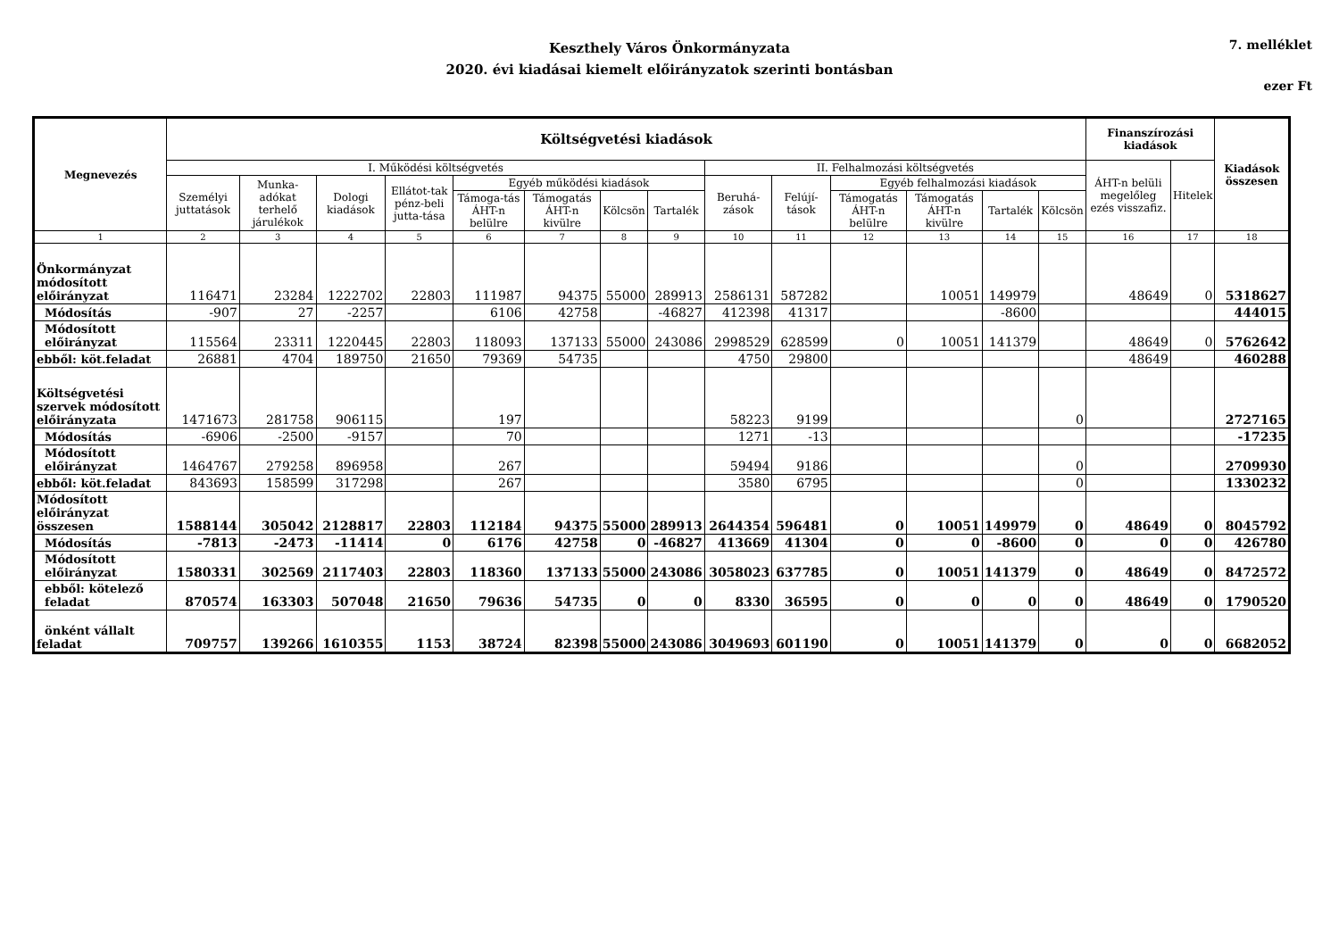Keszthely Város Önkormányzata
2020. évi kiadásai kiemelt előirányzatok szerinti bontásban
7. melléklet
ezer Ft
| Megnevezés | Költségvetési kiadások | | | | | | | | | | | | | | Finanszírozási kiadások | | Kiadások összesen |
| --- | --- | --- | --- | --- | --- | --- | --- | --- | --- | --- | --- | --- | --- | --- | --- | --- | --- |
| | I. Működési költségvetés | | | | | | | | II. Felhalmozási költségvetés | | | | | | ÁHT-n belüli megelőleg ezés visszafiz. | Hitelek | |
| | Személyi juttatások | Munka-adókat terhelő járulékok | Dologi kiadások | Ellátot-tak pénz-beli jutta-tása | Egyéb működési kiadások | | | | Beruhá-zások | Felújí-tások | Egyéb felhalmozási kiadások | | | | | | |
| | | | | | Támoga-tás ÁHT-n belülre | Támogatás ÁHT-n kivülre | Kölcsön | Tartalék | | | Támogatás ÁHT-n belülre | Támogatás ÁHT-n kivülre | Tartalék | Kölcsön | | | |
| 1 | 2 | 3 | 4 | 5 | 6 | 7 | 8 | 9 | 10 | 11 | 12 | 13 | 14 | 15 | 16 | 17 | 18 |
| Önkormányzat módosított előirányzat | 116471 | 23284 | 1222702 | 22803 | 111987 | 94375 | 55000 | 289913 | 2586131 | 587282 | | 10051 | 149979 | | 48649 | 0 | 5318627 |
| Módosítás | -907 | 27 | -2257 | | 6106 | 42758 | | -46827 | 412398 | 41317 | | | -8600 | | | | 444015 |
| Módosított előirányzat | 115564 | 23311 | 1220445 | 22803 | 118093 | 137133 | 55000 | 243086 | 2998529 | 628599 | 0 | 10051 | 141379 | | 48649 | 0 | 5762642 |
| ebből: köt.feladat | 26881 | 4704 | 189750 | 21650 | 79369 | 54735 | | | 4750 | 29800 | | | | | 48649 | | 460288 |
| Költségvetési szervek módosított előirányzata | 1471673 | 281758 | 906115 | | 197 | | | | 58223 | 9199 | | | | 0 | | | 2727165 |
| Módosítás | -6906 | -2500 | -9157 | | 70 | | | | 1271 | -13 | | | | | | | -17235 |
| Módosított előirányzat | 1464767 | 279258 | 896958 | | 267 | | | | 59494 | 9186 | | | | 0 | | | 2709930 |
| ebből: köt.feladat | 843693 | 158599 | 317298 | | 267 | | | | 3580 | 6795 | | | | 0 | | | 1330232 |
| Módosított előirányzat összesen | 1588144 | 305042 | 2128817 | 22803 | 112184 | 94375 | 55000 | 289913 | 2644354 | 596481 | 0 | 10051 | 149979 | 0 | 48649 | 0 | 8045792 |
| Módosítás | -7813 | -2473 | -11414 | 0 | 6176 | 42758 | 0 | -46827 | 413669 | 41304 | 0 | 0 | -8600 | 0 | 0 | 0 | 426780 |
| Módosított előirányzat | 1580331 | 302569 | 2117403 | 22803 | 118360 | 137133 | 55000 | 243086 | 3058023 | 637785 | 0 | 10051 | 141379 | 0 | 48649 | 0 | 8472572 |
| ebből: kötelező feladat | 870574 | 163303 | 507048 | 21650 | 79636 | 54735 | 0 | 0 | 8330 | 36595 | 0 | 0 | 0 | 0 | 48649 | 0 | 1790520 |
| önként vállalt feladat | 709757 | 139266 | 1610355 | 1153 | 38724 | 82398 | 55000 | 243086 | 3049693 | 601190 | 0 | 10051 | 141379 | 0 | 0 | 0 | 6682052 |